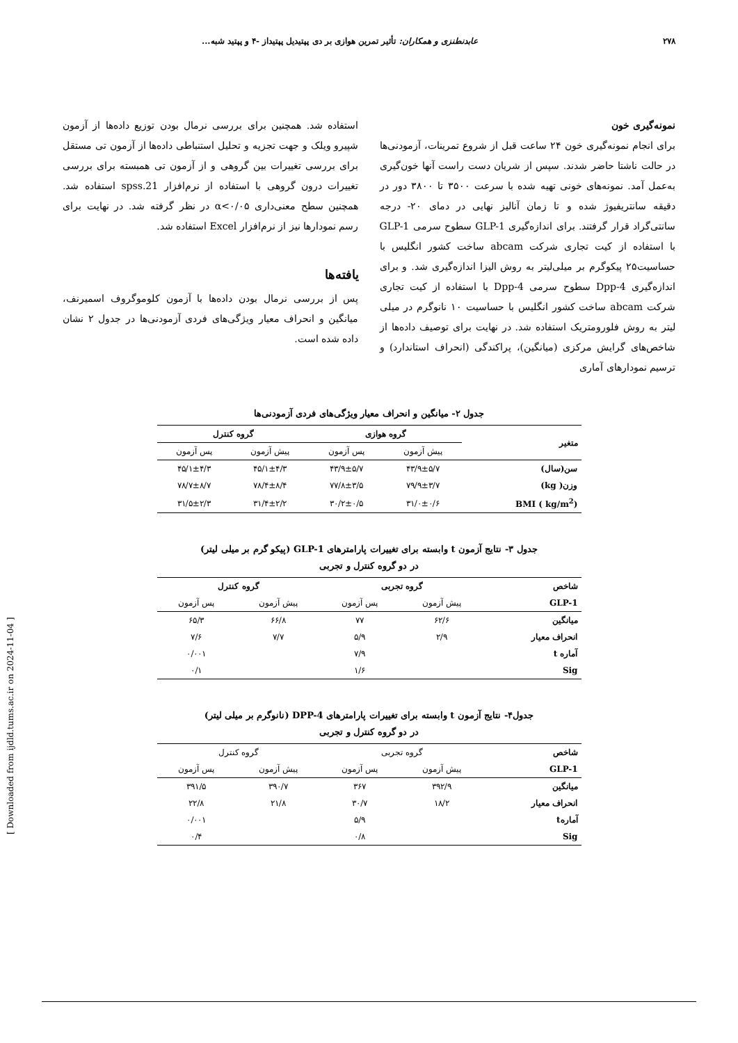۲۷۸ عابدنطنزی و همکاران: تأثیر تمرین هوازی بر دی پپتیدیل پپتیداز -۴ و پپتید شبه...
نمونه‌گیری خون
برای انجام نمونه‌گیری خون ۲۴ ساعت قبل از شروع تمرینات، آزمودنی‌ها در حالت ناشتا حاضر شدند. سپس از شریان دست راست آنها خون‌گیری به‌عمل آمد. نمونه‌های خونی تهیه شده با سرعت ۳۵۰۰ تا ۳۸۰۰ دور در دقیقه سانتریفیوژ شده و تا زمان آنالیز نهایی در دمای ۲۰- درجه سانتی‌گراد قرار گرفتند. برای اندازه‌گیری GLP-1 سطوح سرمی GLP-1 با استفاده از کیت تجاری شرکت abcam ساخت کشور انگلیس با حساسیت۲۵ پیکوگرم بر میلی‌لیتر به روش الیزا اندازه‌گیری شد. و برای اندازه‌گیری Dpp-4 سطوح سرمی Dpp-4 با استفاده از کیت تجاری شرکت abcam ساخت کشور انگلیس با حساسیت ۱۰ نانوگرم در میلی لیتر به روش فلورومتریک استفاده شد. در نهایت برای توصیف داده‌ها از شاخص‌های گرایش مرکزی (میانگین)، پراکندگی (انحراف استاندارد) و ترسیم نمودارهای آماری
استفاده شد. همچنین برای بررسی نرمال بودن توزیع داده‌ها از آزمون شپیرو ویلک و جهت تجزیه و تحلیل استنباطی داده‌ها از آزمون تی مستقل برای بررسی تغییرات بین گروهی و از آزمون تی همبسته برای بررسی تغییرات درون گروهی با استفاده از نرم‌افزار spss.21 استفاده شد. همچنین سطح معنی‌داری α<۰/۰۵ در نظر گرفته شد. در نهایت برای رسم نمودارها نیز از نرم‌افزار Excel استفاده شد.
یافته‌ها
پس از بررسی نرمال بودن داده‌ها با آزمون کلوموگروف اسمیرنف، میانگین و انحراف معیار ویژگی‌های فردی آزمودنی‌ها در جدول ۲ نشان داده شده است.
جدول ۲- میانگین و انحراف معیار ویژگی‌های فردی آزمودنی‌ها
| متغیر | گروه هوازی | | گروه کنترل | |
| --- | --- | --- | --- | --- |
| | پیش آزمون | پس آزمون | پیش آزمون | پس آزمون |
| سن(سال) | ۴۳/۹±۵/۷ | ۴۳/۹±۵/۷ | ۴۵/۱±۴/۳ | ۴۵/۱±۴/۳ |
| وزن( kg) | ۷۹/۹±۳/۷ | ۷۷/۸±۳/۵ | ۷۸/۴±۸/۴ | ۷۸/۷±۸/۷ |
| BMI ( kg/m<sup>2</sup>) | ۳۱/۰±۰/۶ | ۳۰/۲±۰/۵ | ۳۱/۴±۲/۲ | ۳۱/۵±۲/۳ |
جدول ۳- نتایج آزمون t وابسته برای تغییرات پارامترهای GLP-1 (پیکو گرم بر میلی لیتر)
در دو گروه کنترل و تجربی
| شاخص | گروه تجربی | | گروه کنترل | |
| --- | --- | --- | --- | --- |
| GLP-1 | پیش آزمون | پس آزمون | پیش آزمون | پس آزمون |
| میانگین | ۶۲/۶ | ۷۷ | ۶۶/۸ | ۶۵/۳ |
| انحراف معیار | ۲/۹ | ۵/۹ | ۷/۷ | ۷/۶ |
| آماره t | | ۷/۹ | | ۰/۰۰۱ |
| Sig | | ۱/۶ | | ۰/۱ |
جدول۴- نتایج آزمون t وابسته برای تغییرات پارامترهای DPP-4 (نانوگرم بر میلی لیتر)
در دو گروه کنترل و تجربی
| شاخص | گروه تجربی | | گروه کنترل | |
| --- | --- | --- | --- | --- |
| GLP-1 | پیش آزمون | پس آزمون | پیش آزمون | پس آزمون |
| میانگین | ۳۹۲/۹ | ۳۶۷ | ۳۹۰/۷ | ۳۹۱/۵ |
| انحراف معیار | ۱۸/۲ | ۳۰/۷ | ۲۱/۸ | ۲۲/۸ |
| آمارهt | | ۵/۹ | | ۰/۰۰۱ |
| Sig | | ۰/۸ | | ۰/۴ |
[ Downloaded from ijdld.tums.ac.ir on 2024-11-04 ]